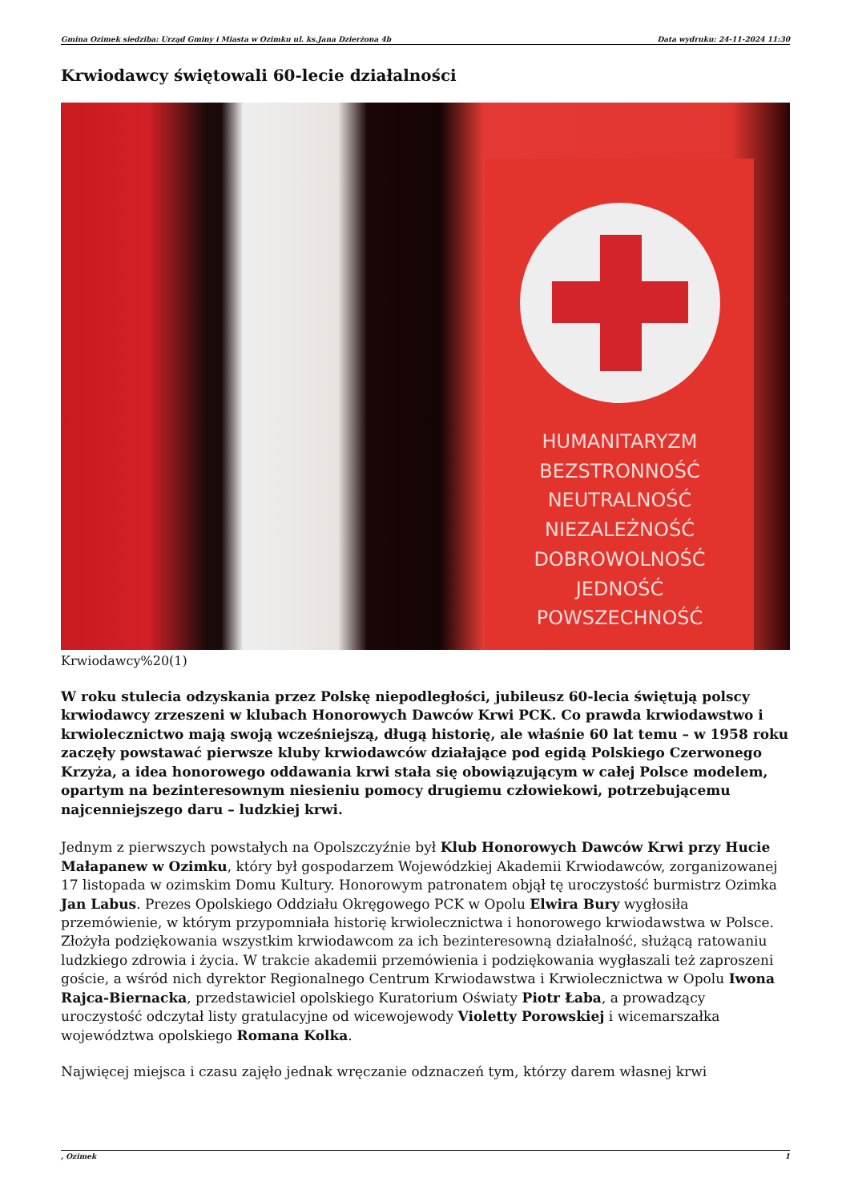Gmina Ozimek siedziba: Urząd Gminy i Miasta w Ozimku ul. ks.Jana Dzierżona 4b Data wydruku: 24-11-2024 11:30
Krwiodawcy świętowali 60-lecie działalności
HUMANITARYZM
BEZSTRONNOŚĆ
NEUTRALNOŚĆ
NIEZALEŻNOŚĆ
DOBROWOLNOŚĆ
JEDNOŚĆ
POWSZECHNOŚĆ
Krwiodawcy%20(1)
W roku stulecia odzyskania przez Polskę niepodległości, jubileusz 60-lecia świętują polscy krwiodawcy zrzeszeni w klubach Honorowych Dawców Krwi PCK. Co prawda krwiodawstwo i krwiolecznictwo mają swoją wcześniejszą, długą historię, ale właśnie 60 lat temu – w 1958 roku zaczęły powstawać pierwsze kluby krwiodawców działające pod egidą Polskiego Czerwonego Krzyża, a idea honorowego oddawania krwi stała się obowiązującym w całej Polsce modelem, opartym na bezinteresownym niesieniu pomocy drugiemu człowiekowi, potrzebującemu najcenniejszego daru – ludzkiej krwi.
Jednym z pierwszych powstałych na Opolszczyźnie był Klub Honorowych Dawców Krwi przy Hucie Małapanew w Ozimku, który był gospodarzem Wojewódzkiej Akademii Krwiodawców, zorganizowanej 17 listopada w ozimskim Domu Kultury. Honorowym patronatem objął tę uroczystość burmistrz Ozimka Jan Labus. Prezes Opolskiego Oddziału Okręgowego PCK w Opolu Elwira Bury wygłosiła przemówienie, w którym przypomniała historię krwiolecznictwa i honorowego krwiodawstwa w Polsce. Złożyła podziękowania wszystkim krwiodawcom za ich bezinteresowną działalność, służącą ratowaniu ludzkiego zdrowia i życia. W trakcie akademii przemówienia i podziękowania wygłaszali też zaproszeni goście, a wśród nich dyrektor Regionalnego Centrum Krwiodawstwa i Krwiolecznictwa w Opolu Iwona Rajca-Biernacka, przedstawiciel opolskiego Kuratorium Oświaty Piotr Łaba, a prowadzący uroczystość odczytał listy gratulacyjne od wicewojewody Violetty Porowskiej i wicemarszałka województwa opolskiego Romana Kolka.
Najwięcej miejsca i czasu zajęło jednak wręczanie odznaczeń tym, którzy darem własnej krwi
, Ozimek 1